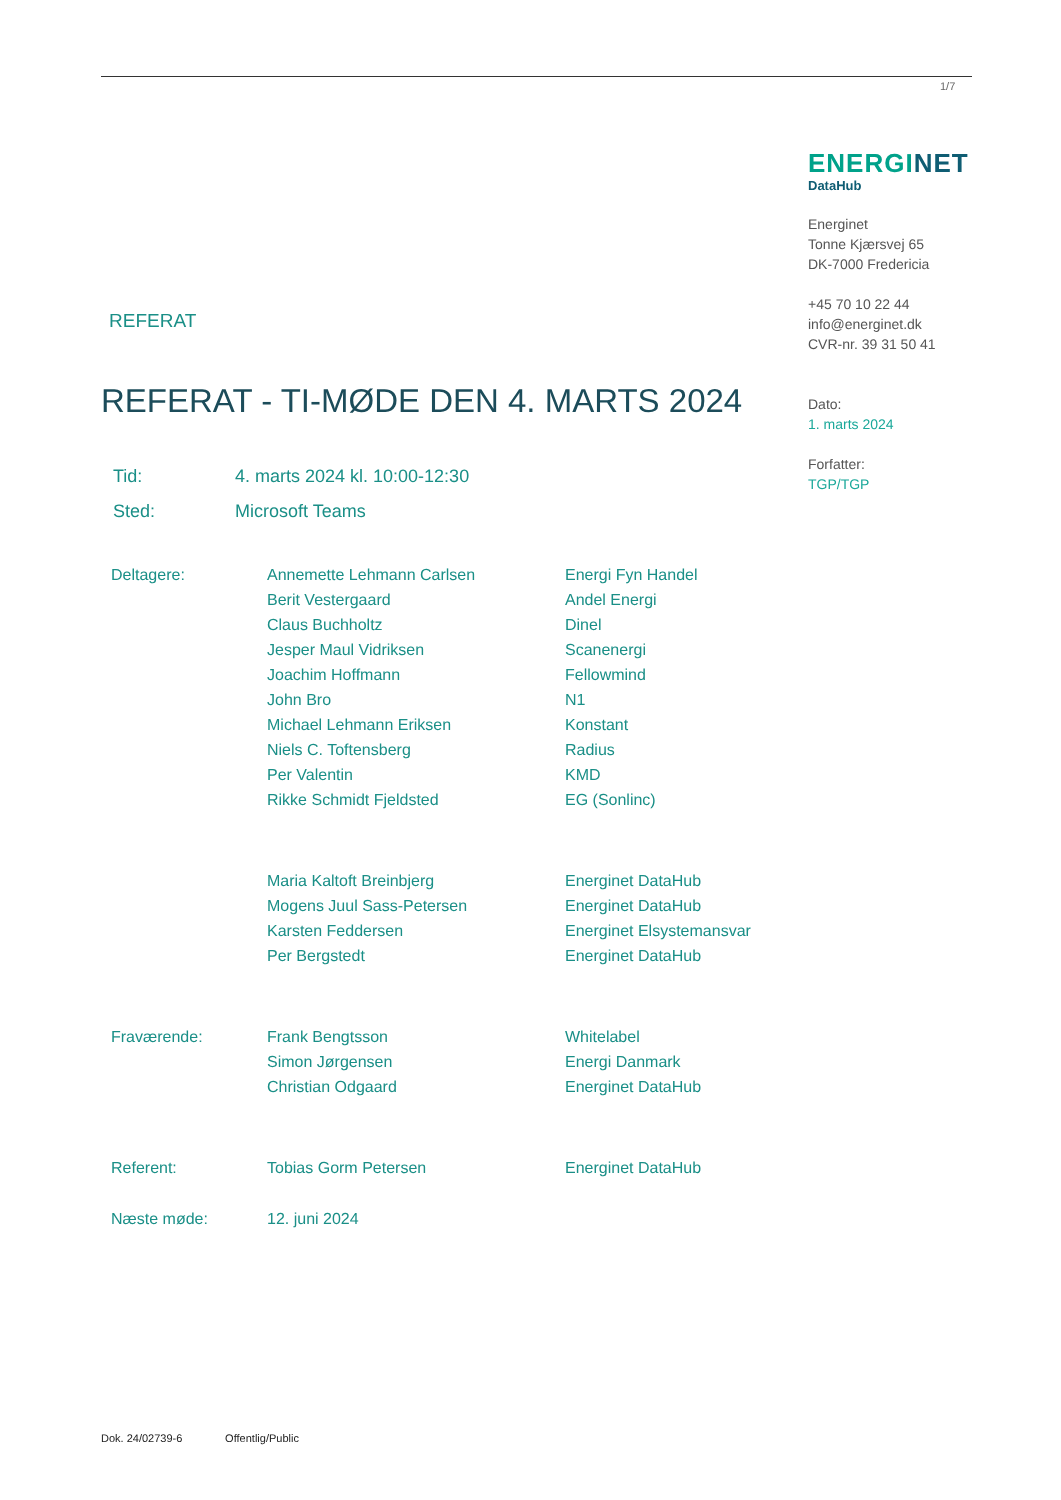1/7
ENERGINET
DataHub
Energinet
Tonne Kjærsvej 65
DK-7000 Fredericia
+45 70 10 22 44
info@energinet.dk
CVR-nr. 39 31 50 41
Dato:
1. marts 2024
Forfatter:
TGP/TGP
REFERAT
REFERAT - TI-MØDE DEN 4. MARTS 2024
| Tid: | 4. marts 2024 kl. 10:00-12:30 |
| Sted: | Microsoft Teams |
| Deltagere: | Annemette Lehmann Carlsen | Energi Fyn Handel |
| | Berit Vestergaard | Andel Energi |
| | Claus Buchholtz | Dinel |
| | Jesper Maul Vidriksen | Scanenergi |
| | Joachim Hoffmann | Fellowmind |
| | John Bro | N1 |
| | Michael Lehmann Eriksen | Konstant |
| | Niels C. Toftensberg | Radius |
| | Per Valentin | KMD |
| | Rikke Schmidt Fjeldsted | EG (Sonlinc) |
| | Maria Kaltoft Breinbjerg | Energinet DataHub |
| | Mogens Juul Sass-Petersen | Energinet DataHub |
| | Karsten Feddersen | Energinet Elsystemansvar |
| | Per Bergstedt | Energinet DataHub |
| Fraværende: | Frank Bengtsson | Whitelabel |
| | Simon Jørgensen | Energi Danmark |
| | Christian Odgaard | Energinet DataHub |
| Referent: | Tobias Gorm Petersen | Energinet DataHub |
| Næste møde: | 12. juni 2024 | |
Dok. 24/02739-6 Offentlig/Public